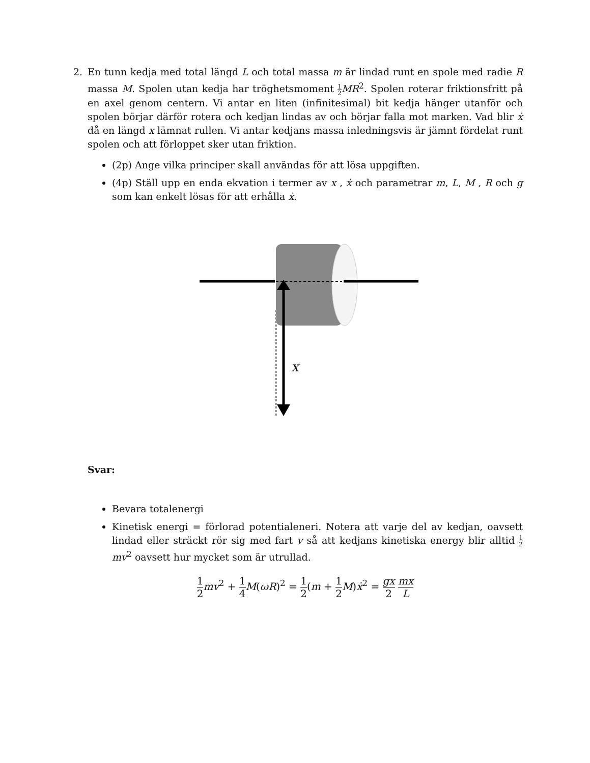2. En tunn kedja med total längd L och total massa m är lindad runt en spole med radie R massa M. Spolen utan kedja har tröghetsmoment 1 2 MR<sup>2</sup>. Spolen roterar friktionsfritt på en axel genom centern. Vi antar en liten (infinitesimal) bit kedja hänger utanför och spolen börjar därför rotera och kedjan lindas av och börjar falla mot marken. Vad blir ẋ då en längd x lämnat rullen. Vi antar kedjans massa inledningsvis är jämnt fördelat runt spolen och att förloppet sker utan friktion.
(2p) Ange vilka principer skall användas för att lösa uppgiften.
(4p) Ställ upp en enda ekvation i termer av x , ẋ och parametrar m, L, M , R och g som kan enkelt lösas för att erhålla ẋ.
x
Svar:
Bevara totalenergi
Kinetisk energi = förlorad potentialeneri. Notera att varje del av kedjan, oavsett lindad eller sträckt rör sig med fart v så att kedjans kinetiska energy blir alltid 1 2 mv<sup>2</sup> oavsett hur mycket som är utrullad.
1 2 mv<sup>2</sup> + 1 4 M(ωR)<sup>2</sup> = 1 2(m + 1 2 M)ẋ<sup>2</sup> = gx 2 mx L